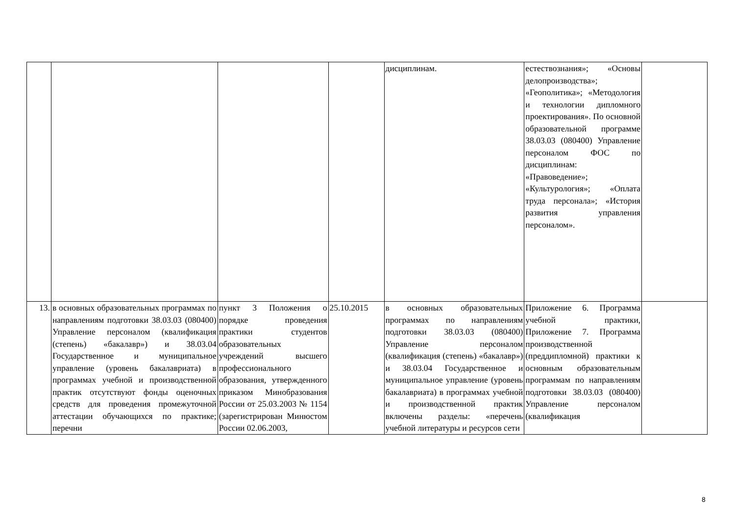| | | | | дисциплинам. | естествознания»; «Основы делопроизводства»; «Геополитика»; «Методология и технологии дипломного проектирования». По основной образовательной программе 38.03.03 (080400) Управление персоналом ФОС по дисциплинам: «Правоведение»; «Культурология»; «Оплата труда персонала»; «История развития управления персоналом». | |
| 13. | в основных образовательных программах по направлениям подготовки 38.03.03 (080400) Управление персоналом (квалификация (степень) «бакалавр») и 38.03.04 Государственное и муниципальное управление (уровень бакалавриата) в программах учебной и производственной практик отсутствуют фонды оценочных средств для проведения промежуточной аттестации обучающихся по практике; перечни | пункт 3 Положения о порядке проведения практики студентов образовательных учреждений высшего профессионального образования, утвержденного приказом Минобразования России от 25.03.2003 № 1154 (зарегистрирован Минюстом России 02.06.2003, | 25.10.2015 | в основных образовательных программах по направлениям подготовки 38.03.03 (080400) Управление персоналом (квалификация (степень) «бакалавр») и 38.03.04 Государственное и муниципальное управление (уровень бакалавриата) в программах учебной и производственной практик включены разделы: «перечень учебной литературы и ресурсов сети | Приложение 6. Программа учебной практики, Приложение 7. Программа производственной (преддипломной) практики к основным образовательным программам по направлениям подготовки 38.03.03 (080400) Управление персоналом (квалификация | |
8